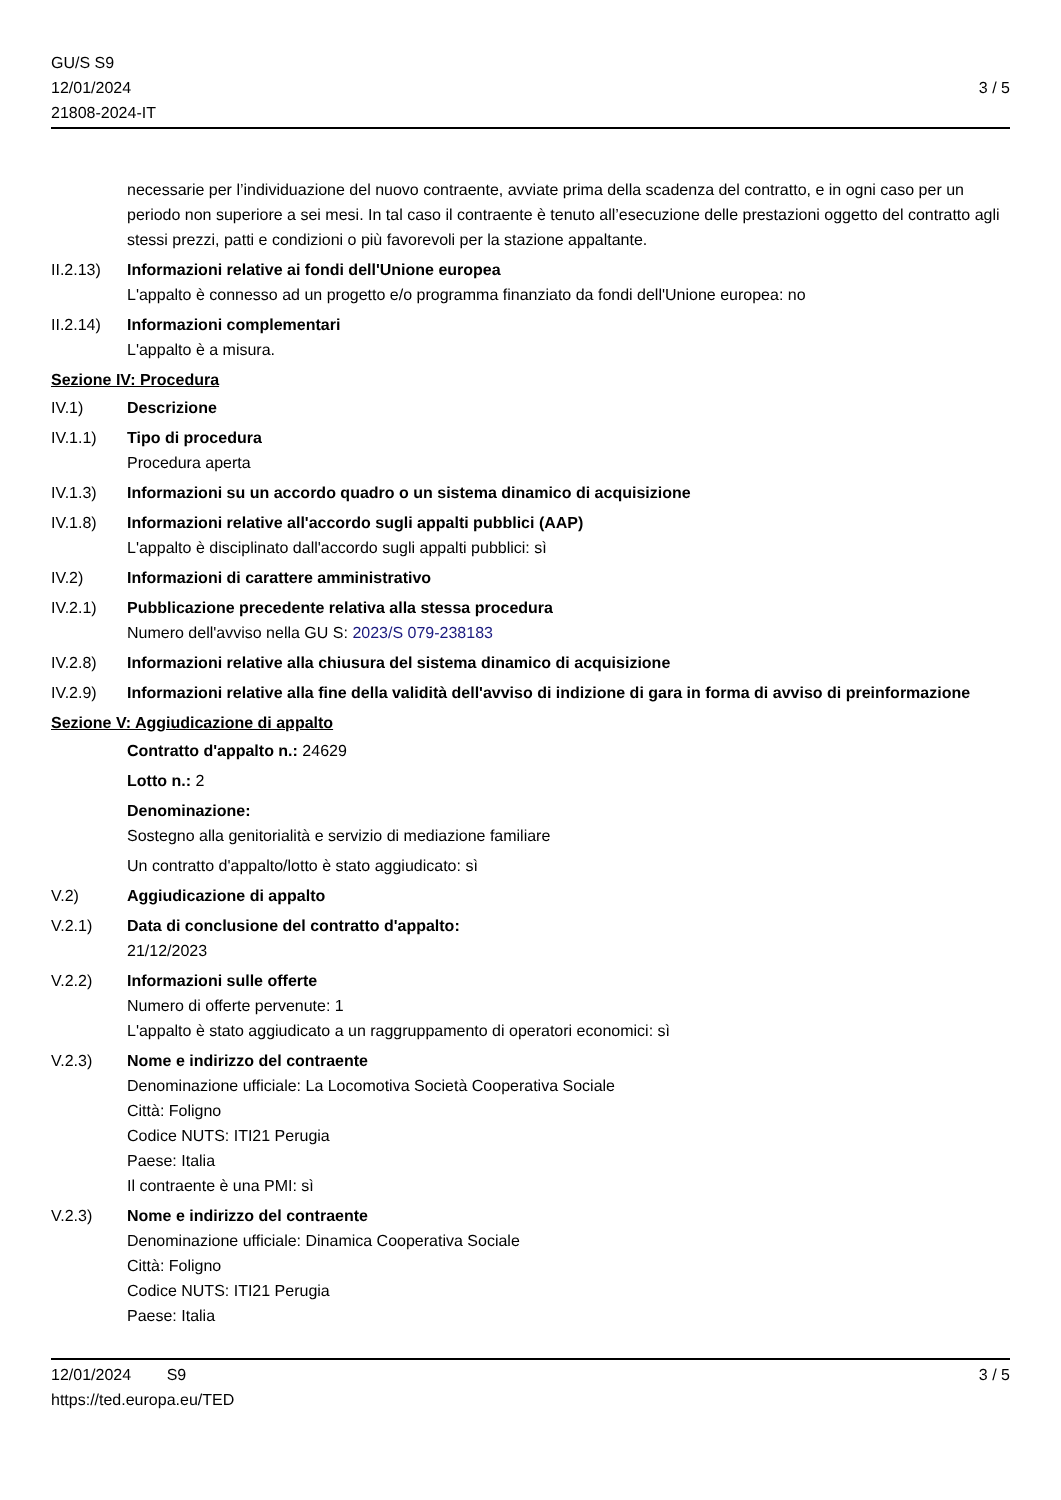GU/S S9
12/01/2024
21808-2024-IT
3 / 5
necessarie per l’individuazione del nuovo contraente, avviate prima della scadenza del contratto, e in ogni caso per un periodo non superiore a sei mesi. In tal caso il contraente è tenuto all’esecuzione delle prestazioni oggetto del contratto agli stessi prezzi, patti e condizioni o più favorevoli per la stazione appaltante.
II.2.13)
Informazioni relative ai fondi dell'Unione europea
L'appalto è connesso ad un progetto e/o programma finanziato da fondi dell'Unione europea: no
II.2.14)
Informazioni complementari
L'appalto è a misura.
Sezione IV: Procedura
IV.1) Descrizione
IV.1.1) Tipo di procedura
Procedura aperta
IV.1.3) Informazioni su un accordo quadro o un sistema dinamico di acquisizione
IV.1.8) Informazioni relative all'accordo sugli appalti pubblici (AAP)
L'appalto è disciplinato dall'accordo sugli appalti pubblici: sì
IV.2) Informazioni di carattere amministrativo
IV.2.1) Pubblicazione precedente relativa alla stessa procedura
Numero dell'avviso nella GU S: 2023/S 079-238183
IV.2.8) Informazioni relative alla chiusura del sistema dinamico di acquisizione
IV.2.9) Informazioni relative alla fine della validità dell'avviso di indizione di gara in forma di avviso di preinformazione
Sezione V: Aggiudicazione di appalto
Contratto d'appalto n.: 24629
Lotto n.: 2
Denominazione:
Sostegno alla genitorialità e servizio di mediazione familiare
Un contratto d'appalto/lotto è stato aggiudicato: sì
V.2) Aggiudicazione di appalto
V.2.1) Data di conclusione del contratto d'appalto:
21/12/2023
V.2.2) Informazioni sulle offerte
Numero di offerte pervenute: 1
L'appalto è stato aggiudicato a un raggruppamento di operatori economici: sì
V.2.3) Nome e indirizzo del contraente
Denominazione ufficiale: La Locomotiva Società Cooperativa Sociale
Città: Foligno
Codice NUTS: ITI21 Perugia
Paese: Italia
Il contraente è una PMI: sì
V.2.3) Nome e indirizzo del contraente
Denominazione ufficiale: Dinamica Cooperativa Sociale
Città: Foligno
Codice NUTS: ITI21 Perugia
Paese: Italia
12/01/2024 S9 3 / 5
https://ted.europa.eu/TED